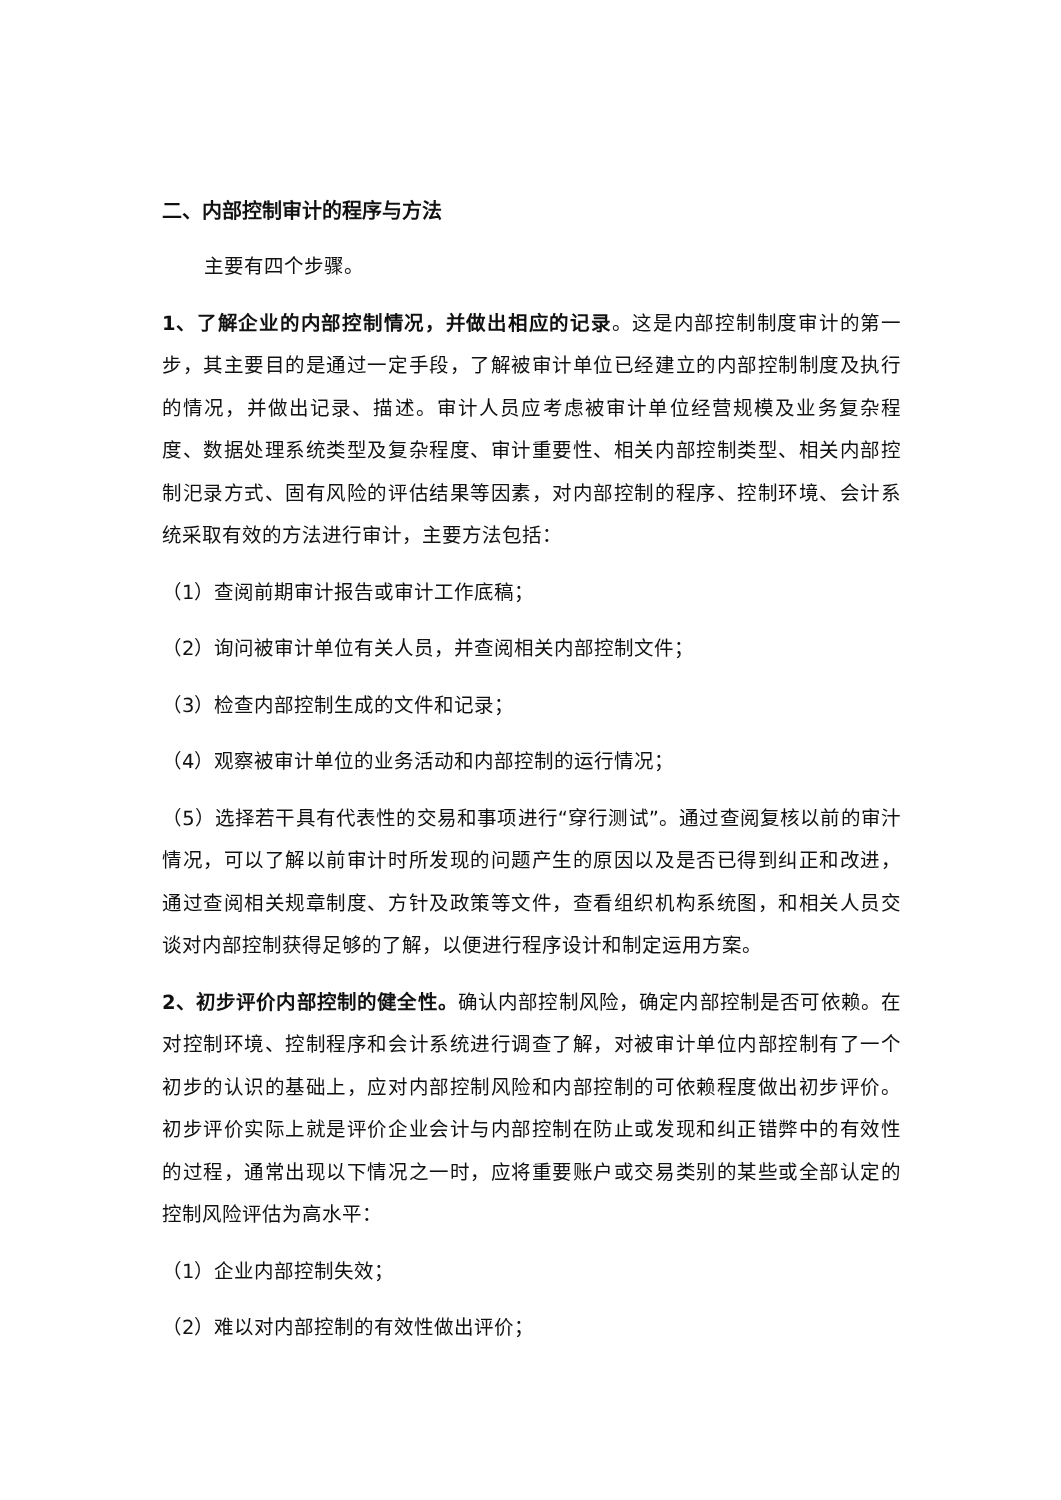二、内部控制审计的程序与方法
主要有四个步骤。
1、了解企业的内部控制情况，并做出相应的记录。这是内部控制制度审计的第一步，其主要目的是通过一定手段，了解被审计单位已经建立的内部控制制度及执行的情况，并做出记录、描述。审计人员应考虑被审计单位经营规模及业务复杂程度、数据处理系统类型及复杂程度、审计重要性、相关内部控制类型、相关内部控制汜录方式、固有风险的评估结果等因素，对内部控制的程序、控制环境、会计系统采取有效的方法进行审计，主要方法包括：
（1）查阅前期审计报告或审计工作底稿；
（2）询问被审计单位有关人员，并查阅相关内部控制文件；
（3）检查内部控制生成的文件和记录；
（4）观察被审计单位的业务活动和内部控制的运行情况；
（5）选择若干具有代表性的交易和事项进行“穿行测试”。通过查阅复核以前的审汁情况，可以了解以前审计时所发现的问题产生的原因以及是否已得到纠正和改进，通过查阅相关规章制度、方针及政策等文件，查看组织机构系统图，和相关人员交谈对内部控制获得足够的了解，以便进行程序设计和制定运用方案。
2、初步评价内部控制的健全性。确认内部控制风险，确定内部控制是否可依赖。在对控制环境、控制程序和会计系统进行调查了解，对被审计单位内部控制有了一个初步的认识的基础上，应对内部控制风险和内部控制的可依赖程度做出初步评价。初步评价实际上就是评价企业会计与内部控制在防止或发现和纠正错弊中的有效性的过程，通常出现以下情况之一时，应将重要账户或交易类别的某些或全部认定的控制风险评估为高水平：
（1）企业内部控制失效；
（2）难以对内部控制的有效性做出评价；